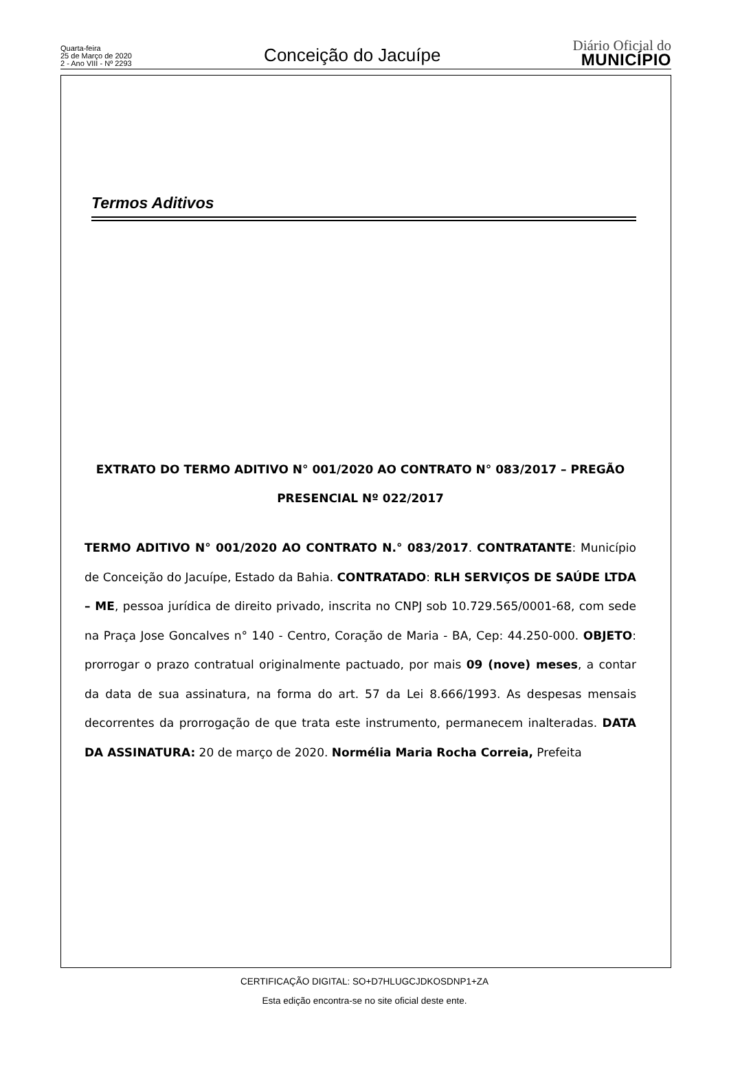Quarta-feira
25 de Março de 2020
2 - Ano VIII - Nº 2293
Conceição do Jacuípe
Diário Oficial do
MUNICÍPIO
Termos Aditivos
EXTRATO DO TERMO ADITIVO N° 001/2020 AO CONTRATO N° 083/2017 – PREGÃO
PRESENCIAL Nº 022/2017
TERMO ADITIVO N° 001/2020 AO CONTRATO N.° 083/2017. CONTRATANTE: Município de Conceição do Jacuípe, Estado da Bahia. CONTRATADO: RLH SERVIÇOS DE SAÚDE LTDA – ME, pessoa jurídica de direito privado, inscrita no CNPJ sob 10.729.565/0001-68, com sede na Praça Jose Goncalves n° 140 - Centro, Coração de Maria - BA, Cep: 44.250-000. OBJETO: prorrogar o prazo contratual originalmente pactuado, por mais 09 (nove) meses, a contar da data de sua assinatura, na forma do art. 57 da Lei 8.666/1993. As despesas mensais decorrentes da prorrogação de que trata este instrumento, permanecem inalteradas. DATA DA ASSINATURA: 20 de março de 2020. Normélia Maria Rocha Correia, Prefeita
CERTIFICAÇÃO DIGITAL: SO+D7HLUGCJDKOSDNP1+ZA
Esta edição encontra-se no site oficial deste ente.